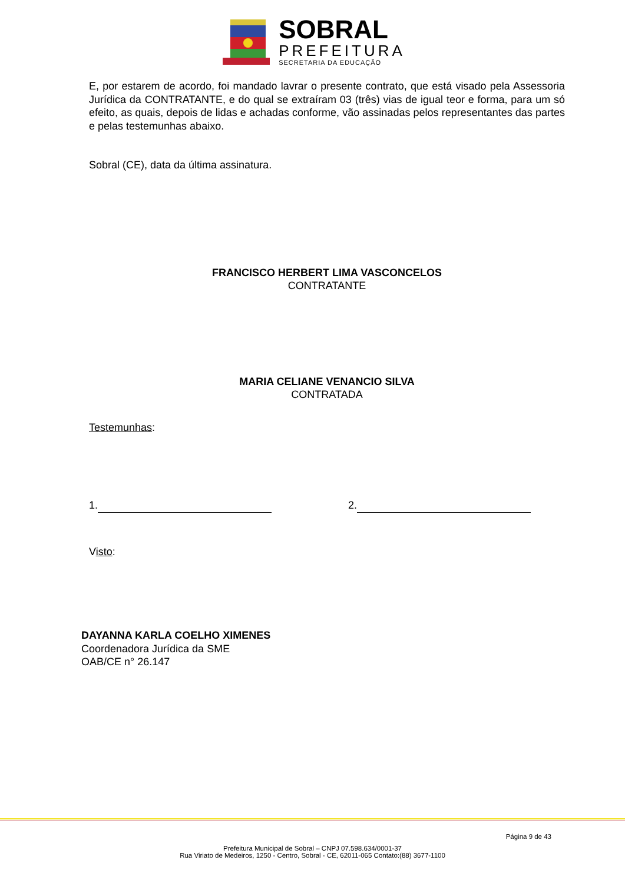SOBRAL
PREFEITURA
SECRETARIA DA EDUCAÇÃO
E, por estarem de acordo, foi mandado lavrar o presente contrato, que está visado pela Assessoria Jurídica da CONTRATANTE, e do qual se extraíram 03 (três) vias de igual teor e forma, para um só efeito, as quais, depois de lidas e achadas conforme, vão assinadas pelos representantes das partes e pelas testemunhas abaixo.
Sobral (CE), data da última assinatura.
FRANCISCO HERBERT LIMA VASCONCELOS
CONTRATANTE
MARIA CELIANE VENANCIO SILVA
CONTRATADA
Testemunhas:
1. 2.
Visto:
DAYANNA KARLA COELHO XIMENES
Coordenadora Jurídica da SME
OAB/CE n° 26.147
Página 9 de 43
Prefeitura Municipal de Sobral – CNPJ 07.598.634/0001-37
Rua Viriato de Medeiros, 1250 - Centro, Sobral - CE, 62011-065 Contato:(88) 3677-1100